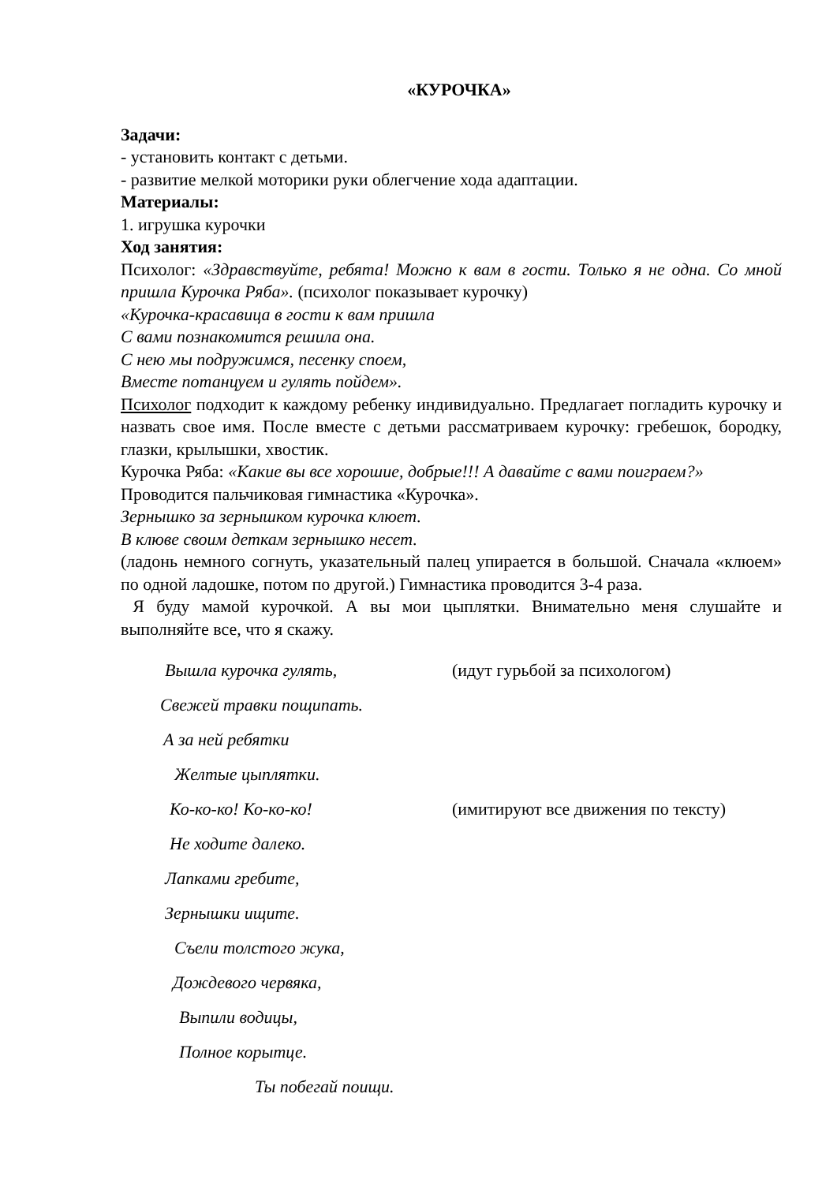«КУРОЧКА»
Задачи:
- установить контакт с детьми.
- развитие мелкой моторики руки облегчение хода адаптации.
Материалы:
1. игрушка курочки
Ход занятия:
Психолог: «Здравствуйте, ребята! Можно к вам в гости. Только я не одна. Со мной пришла Курочка Ряба». (психолог показывает курочку)
«Курочка-красавица в гости к вам пришла
С вами познакомится решила она.
С нею мы подружимся, песенку споем,
Вместе потанцуем и гулять пойдем».
Психолог подходит к каждому ребенку индивидуально. Предлагает погладить курочку и назвать свое имя. После вместе с детьми рассматриваем курочку: гребешок, бородку, глазки, крылышки, хвостик.
Курочка Ряба: «Какие вы все хорошие, добрые!!! А давайте с вами поиграем?»
Проводится пальчиковая гимнастика «Курочка».
Зернышко за зернышком курочка клюет.
В клюве своим деткам зернышко несет.
(ладонь немного согнуть, указательный палец упирается в большой. Сначала «клюем» по одной ладошке, потом по другой.) Гимнастика проводится 3-4 раза.
Я буду мамой курочкой. А вы мои цыплятки. Внимательно меня слушайте и выполняйте все, что я скажу.
Вышла курочка гулять, (идут гурьбой за психологом)
Свежей травки пощипать.
А за ней ребятки
Желтые цыплятки.
Ко-ко-ко! Ко-ко-ко! (имитируют все движения по тексту)
Не ходите далеко.
Лапками гребите,
Зернышки ищите.
Съели толстого жука,
Дождевого червяка,
Выпили водицы,
Полное корытце.
Ты побегай поищи.